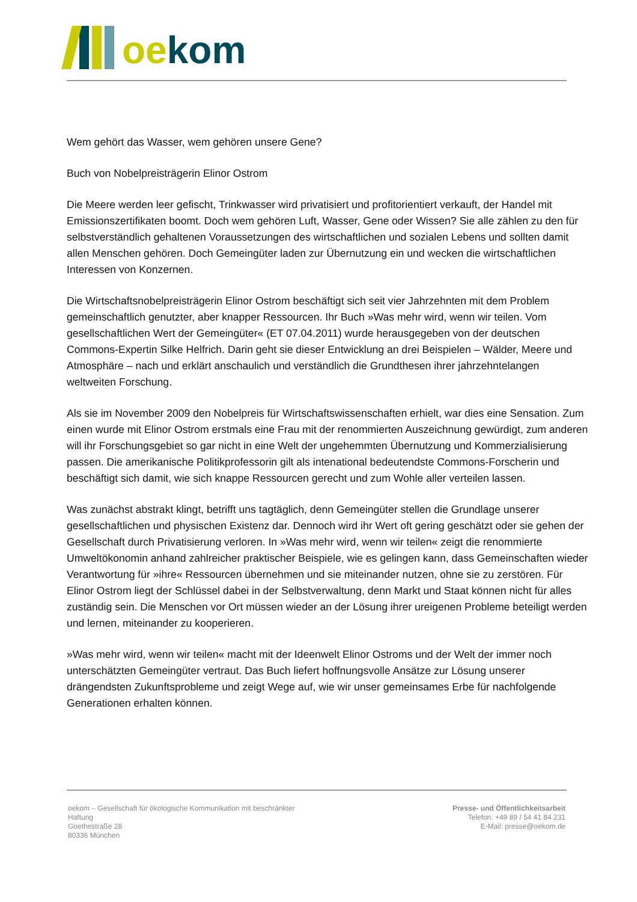oe kom
Wem gehört das Wasser, wem gehören unsere Gene?
Buch von Nobelpreisträgerin Elinor Ostrom
Die Meere werden leer gefischt, Trinkwasser wird privatisiert und profitorientiert verkauft, der Handel mit Emissionszertifikaten boomt. Doch wem gehören Luft, Wasser, Gene oder Wissen? Sie alle zählen zu den für selbstverständlich gehaltenen Voraussetzungen des wirtschaftlichen und sozialen Lebens und sollten damit allen Menschen gehören. Doch Gemeingüter laden zur Übernutzung ein und wecken die wirtschaftlichen Interessen von Konzernen.
Die Wirtschaftsnobelpreisträgerin Elinor Ostrom beschäftigt sich seit vier Jahrzehnten mit dem Problem gemeinschaftlich genutzter, aber knapper Ressourcen. Ihr Buch »Was mehr wird, wenn wir teilen. Vom gesellschaftlichen Wert der Gemeingüter« (ET 07.04.2011) wurde herausgegeben von der deutschen Commons-Expertin Silke Helfrich. Darin geht sie dieser Entwicklung an drei Beispielen – Wälder, Meere und Atmosphäre – nach und erklärt anschaulich und verständlich die Grundthesen ihrer jahrzehntelangen weltweiten Forschung.
Als sie im November 2009 den Nobelpreis für Wirtschaftswissenschaften erhielt, war dies eine Sensation. Zum einen wurde mit Elinor Ostrom erstmals eine Frau mit der renommierten Auszeichnung gewürdigt, zum anderen will ihr Forschungsgebiet so gar nicht in eine Welt der ungehemmten Übernutzung und Kommerzialisierung passen. Die amerikanische Politikprofessorin gilt als intenational bedeutendste Commons-Forscherin und beschäftigt sich damit, wie sich knappe Ressourcen gerecht und zum Wohle aller verteilen lassen.
Was zunächst abstrakt klingt, betrifft uns tagtäglich, denn Gemeingüter stellen die Grundlage unserer gesellschaftlichen und physischen Existenz dar. Dennoch wird ihr Wert oft gering geschätzt oder sie gehen der Gesellschaft durch Privatisierung verloren. In »Was mehr wird, wenn wir teilen« zeigt die renommierte Umweltökonomin anhand zahlreicher praktischer Beispiele, wie es gelingen kann, dass Gemeinschaften wieder Verantwortung für »ihre« Ressourcen übernehmen und sie miteinander nutzen, ohne sie zu zerstören. Für Elinor Ostrom liegt der Schlüssel dabei in der Selbstverwaltung, denn Markt und Staat können nicht für alles zuständig sein. Die Menschen vor Ort müssen wieder an der Lösung ihrer ureigenen Probleme beteiligt werden und lernen, miteinander zu kooperieren.
»Was mehr wird, wenn wir teilen« macht mit der Ideenwelt Elinor Ostroms und der Welt der immer noch unterschätzten Gemeingüter vertraut. Das Buch liefert hoffnungsvolle Ansätze zur Lösung unserer drängendsten Zukunftsprobleme und zeigt Wege auf, wie wir unser gemeinsames Erbe für nachfolgende Generationen erhalten können.
oekom – Gesellschaft für ökologische Kommunikation mit beschränkter Haftung
Goethestraße 28
80336 München
Presse- und Öffentlichkeitsarbeit
Telefon: +49 89 / 54 41 84 231
E-Mail: presse@oekom.de